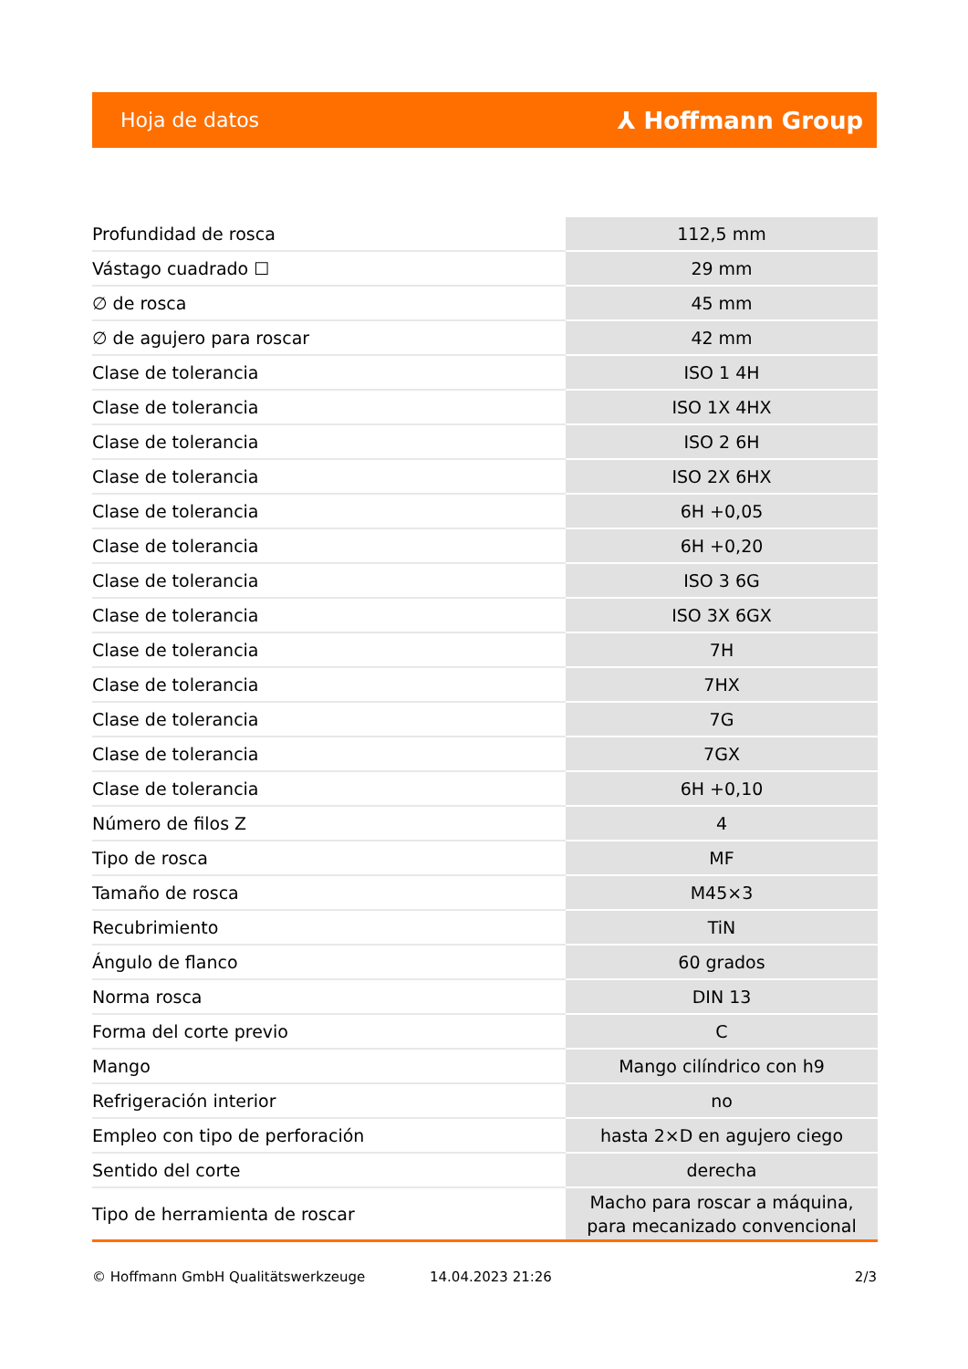Hoja de datos ⅄ Hoffmann Group
| Profundidad de rosca | 112,5 mm |
| Vástago cuadrado ☐ | 29 mm |
| ∅ de rosca | 45 mm |
| ∅ de agujero para roscar | 42 mm |
| Clase de tolerancia | ISO 1 4H |
| Clase de tolerancia | ISO 1X 4HX |
| Clase de tolerancia | ISO 2 6H |
| Clase de tolerancia | ISO 2X 6HX |
| Clase de tolerancia | 6H +0,05 |
| Clase de tolerancia | 6H +0,20 |
| Clase de tolerancia | ISO 3 6G |
| Clase de tolerancia | ISO 3X 6GX |
| Clase de tolerancia | 7H |
| Clase de tolerancia | 7HX |
| Clase de tolerancia | 7G |
| Clase de tolerancia | 7GX |
| Clase de tolerancia | 6H +0,10 |
| Número de filos Z | 4 |
| Tipo de rosca | MF |
| Tamaño de rosca | M45×3 |
| Recubrimiento | TiN |
| Ángulo de flanco | 60 grados |
| Norma rosca | DIN 13 |
| Forma del corte previo | C |
| Mango | Mango cilíndrico con h9 |
| Refrigeración interior | no |
| Empleo con tipo de perforación | hasta 2×D en agujero ciego |
| Sentido del corte | derecha |
| Tipo de herramienta de roscar | Macho para roscar a máquina, para mecanizado convencional |
© Hoffmann GmbH Qualitätswerkzeuge 14.04.2023 21:26 2/3